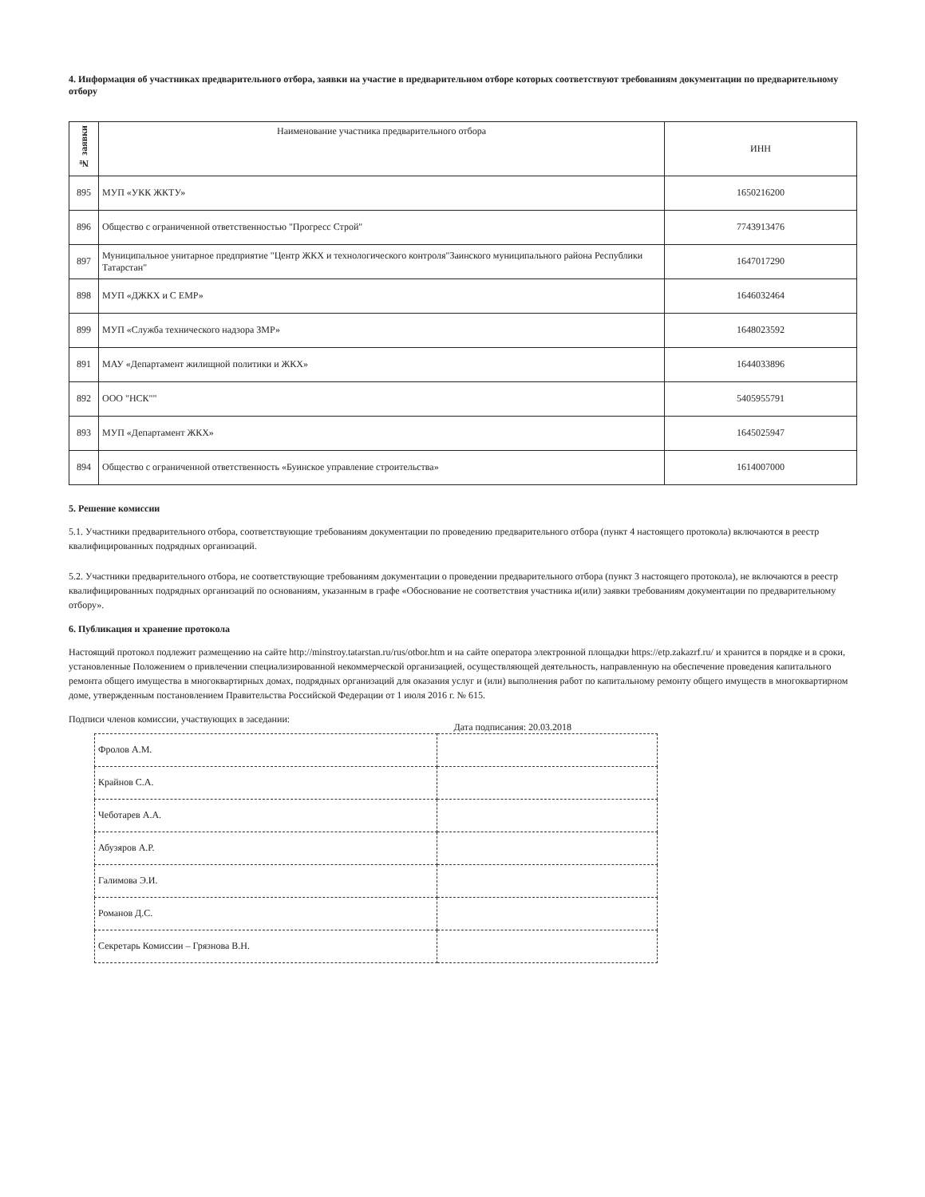4. Информация об участниках предварительного отбора, заявки на участие в предварительном отборе которых соответствуют требованиям документации по предварительному отбору
| № заявки | Наименование участника предварительного отбора | ИНН |
| --- | --- | --- |
| 895 | МУП «УКК ЖКТУ» | 1650216200 |
| 896 | Общество с ограниченной ответственностью "Прогресс Строй" | 7743913476 |
| 897 | Муниципальное унитарное предприятие "Центр ЖКХ и технологического контроля"Заинского муниципального района Республики Татарстан" | 1647017290 |
| 898 | МУП «ДЖКХ и С ЕМР» | 1646032464 |
| 899 | МУП «Служба технического надзора ЗМР» | 1648023592 |
| 891 | МАУ «Департамент жилищной политики и ЖКХ» | 1644033896 |
| 892 | ООО "НСК"" | 5405955791 |
| 893 | МУП «Департамент ЖКХ» | 1645025947 |
| 894 | Общество с ограниченной ответственность «Буинское управление строительства» | 1614007000 |
5. Решение комиссии
5.1. Участники предварительного отбора, соответствующие требованиям документации по проведению предварительного отбора (пункт 4 настоящего протокола) включаются в реестр квалифицированных подрядных организаций.
5.2. Участники предварительного отбора, не соответствующие требованиям документации о проведении предварительного отбора (пункт 3 настоящего протокола), не включаются в реестр квалифицированных подрядных организаций по основаниям, указанным в графе «Обоснование не соответствия участника и(или) заявки требованиям документации по предварительному отбору».
6. Публикация и хранение протокола
Настоящий протокол подлежит размещению на сайте http://minstroy.tatarstan.ru/rus/otbor.htm и на сайте оператора электронной площадки https://etp.zakazrf.ru/ и хранится в порядке и в сроки, установленные Положением о привлечении специализированной некоммерческой организацией, осуществляющей деятельность, направленную на обеспечение проведения капитального ремонта общего имущества в многоквартирных домах, подрядных организаций для оказания услуг и (или) выполнения работ по капитальному ремонту общего имуществ в многоквартирном доме, утвержденным постановлением Правительства Российской Федерации от 1 июля 2016 г. № 615.
Подписи членов комиссии, участвующих в заседании: Дата подписания: 20.03.2018
| Фролов А.М. | |
| Крайнов С.А. | |
| Чеботарев А.А. | |
| Абузяров А.Р. | |
| Галимова Э.И. | |
| Романов Д.С. | |
| Секретарь Комиссии – Грязнова В.Н. | |